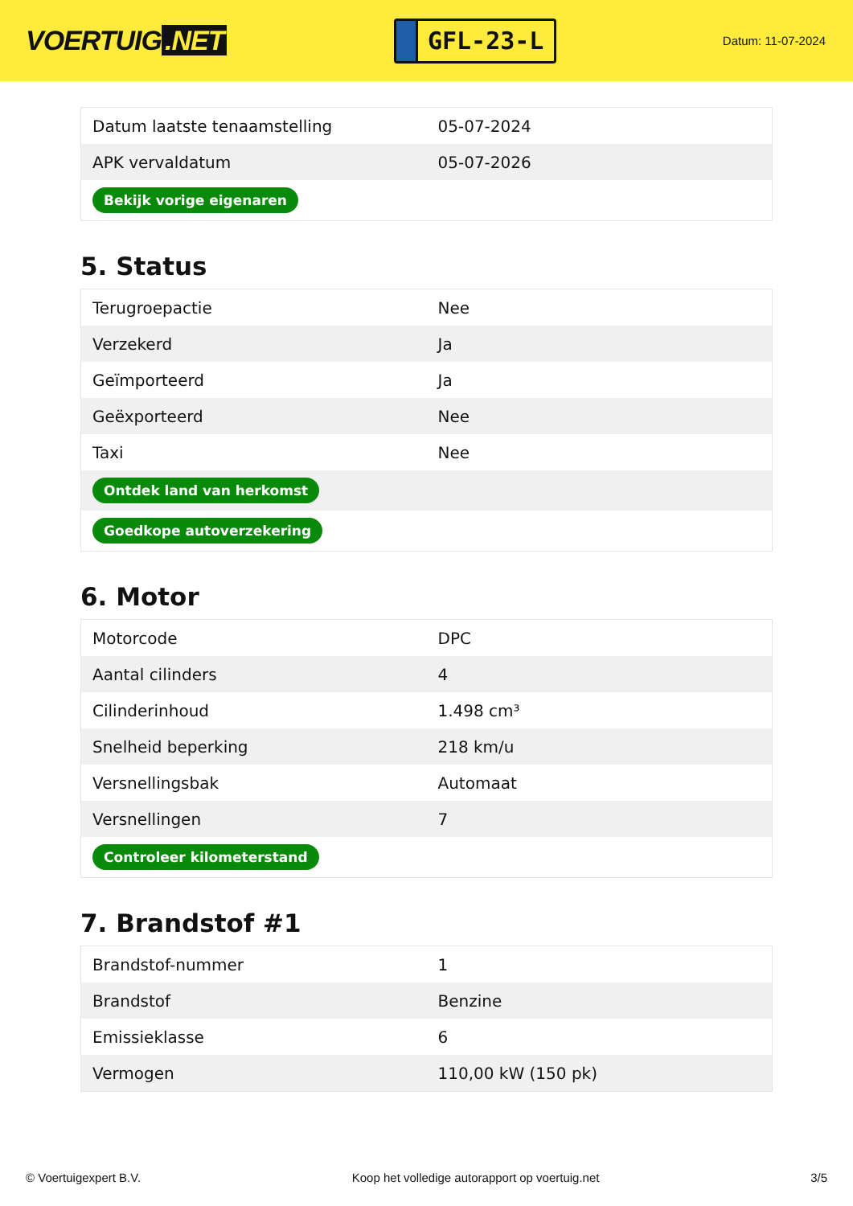VOERTUIG.NET
GFL-23-L
Datum: 11-07-2024
| Datum laatste tenaamstelling | 05-07-2024 |
| APK vervaldatum | 05-07-2026 |
| Bekijk vorige eigenaren | |
5. Status
| Terugroepactie | Nee |
| Verzekerd | Ja |
| Geïmporteerd | Ja |
| Geëxporteerd | Nee |
| Taxi | Nee |
| Ontdek land van herkomst | |
| Goedkope autoverzekering | |
6. Motor
| Motorcode | DPC |
| Aantal cilinders | 4 |
| Cilinderinhoud | 1.498 cm³ |
| Snelheid beperking | 218 km/u |
| Versnellingsbak | Automaat |
| Versnellingen | 7 |
| Controleer kilometerstand | |
7. Brandstof #1
| Brandstof-nummer | 1 |
| Brandstof | Benzine |
| Emissieklasse | 6 |
| Vermogen | 110,00 kW (150 pk) |
© Voertuigexpert B.V. Koop het volledige autorapport op voertuig.net 3/5